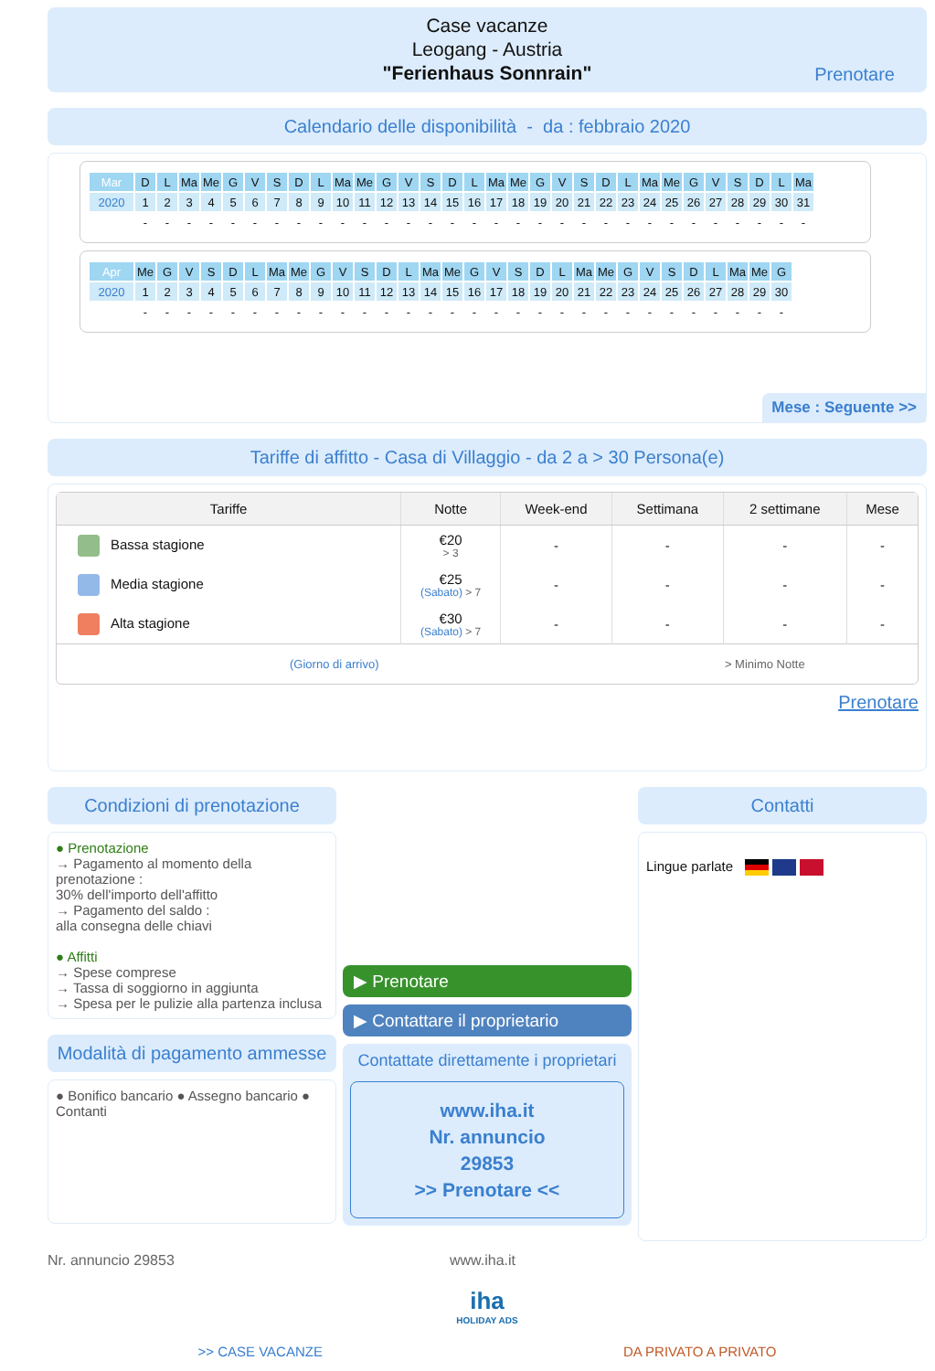Case vacanze
Leogang - Austria
"Ferienhaus Sonnrain"
Prenotare
Calendario delle disponibilità - da : febbraio 2020
| Mar | D | L | Ma | Me | G | V | S | D | L | Ma | Me | G | V | S | D | L | Ma | Me | G | V | S | D | L | Ma | Me | G | V | S | D | L | Ma |
| 2020 | 1 | 2 | 3 | 4 | 5 | 6 | 7 | 8 | 9 | 10 | 11 | 12 | 13 | 14 | 15 | 16 | 17 | 18 | 19 | 20 | 21 | 22 | 23 | 24 | 25 | 26 | 27 | 28 | 29 | 30 | 31 |
| | - | - | - | - | - | - | - | - | - | - | - | - | - | - | - | - | - | - | - | - | - | - | - | - | - | - | - | - | - | - | - |
| Apr | Me | G | V | S | D | L | Ma | Me | G | V | S | D | L | Ma | Me | G | V | S | D | L | Ma | Me | G | V | S | D | L | Ma | Me | G |
| 2020 | 1 | 2 | 3 | 4 | 5 | 6 | 7 | 8 | 9 | 10 | 11 | 12 | 13 | 14 | 15 | 16 | 17 | 18 | 19 | 20 | 21 | 22 | 23 | 24 | 25 | 26 | 27 | 28 | 29 | 30 |
| | - | - | - | - | - | - | - | - | - | - | - | - | - | - | - | - | - | - | - | - | - | - | - | - | - | - | - | - | - | - |
Mese : Seguente >>
Tariffe di affitto - Casa di Villaggio - da 2 a > 30 Persona(e)
| Tariffe | Notte | Week-end | Settimana | 2 settimane | Mese |
| --- | --- | --- | --- | --- | --- |
| Bassa stagione | €20 > 3 | - | - | - | - |
| Media stagione | €25 (Sabato) > 7 | - | - | - | - |
| Alta stagione | €30 (Sabato) > 7 | - | - | - | - |
| (Giorno di arrivo) | | | > Minimo Notte | | |
Prenotare
Condizioni di prenotazione
● Prenotazione
→ Pagamento al momento della prenotazione :
30% dell'importo dell'affitto
→ Pagamento del saldo :
alla consegna delle chiavi
● Affitti
→ Spese comprese
→ Tassa di soggiorno in aggiunta
→ Spesa per le pulizie alla partenza inclusa
Modalità di pagamento ammesse
● Bonifico bancario ● Assegno bancario ● Contanti
▶ Prenotare
▶ Contattare il proprietario
Contattate direttamente i proprietari
www.iha.it
Nr. annuncio
29853
>> Prenotare <<
Contatti
Lingue parlate
Nr. annuncio 29853 www.iha.it
iha
HOLIDAY ADS
>> CASE VACANZE DA PRIVATO A PRIVATO